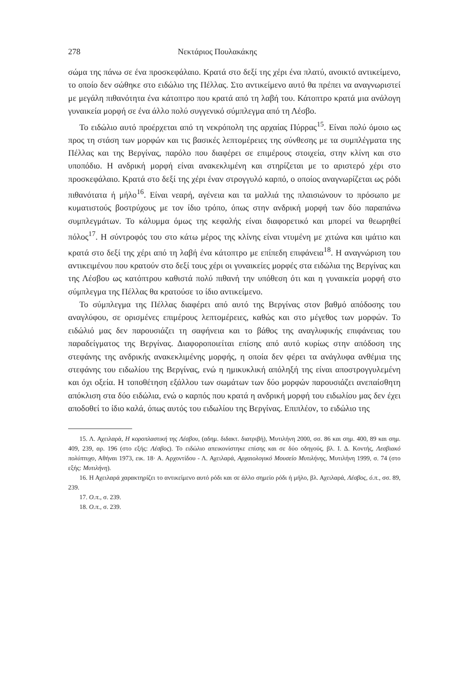278 Νεκτάριος Πουλακάκης
σώμα της πάνω σε ένα προσκεφάλαιο. Κρατά στο δεξί της χέρι ένα πλατύ, ανοικτό αντικείμενο, το οποίο δεν σώθηκε στο ειδώλιο της Πέλλας. Στο αντικείμενο αυτό θα πρέπει να αναγνωριστεί με μεγάλη πιθανότητα ένα κάτοπτρο που κρατά από τη λαβή του. Κάτοπτρο κρατά μια ανάλογη γυναικεία μορφή σε ένα άλλο πολύ συγγενικό σύμπλεγμα από τη Λέσβο.
Το ειδώλιο αυτό προέρχεται από τη νεκρόπολη της αρχαίας Πύρρας<sup>15</sup>. Είναι πολύ όμοιο ως προς τη στάση των μορφών και τις βασικές λεπτομέρειες της σύνθεσης με τα συμπλέγματα της Πέλλας και της Βεργίνας, παρόλο που διαφέρει σε επιμέρους στοιχεία, στην κλίνη και στο υποπόδιο. Η ανδρική μορφή είναι ανακεκλιμένη και στηρίζεται με το αριστερό χέρι στο προσκεφάλαιο. Κρατά στο δεξί της χέρι έναν στρογγυλό καρπό, ο οποίος αναγνωρίζεται ως ρόδι πιθανότατα ή μήλο<sup>16</sup>. Είναι νεαρή, αγένεια και τα μαλλιά της πλαισιώνουν το πρόσωπο με κυματιστούς βοστρύχους με τον ίδιο τρόπο, όπως στην ανδρική μορφή των δύο παραπάνω συμπλεγμάτων. Το κάλυμμα όμως της κεφαλής είναι διαφορετικό και μπορεί να θεωρηθεί πόλος<sup>17</sup>. Η σύντροφός του στο κάτω μέρος της κλίνης είναι ντυμένη με χιτώνα και ιμάτιο και κρατά στο δεξί της χέρι από τη λαβή ένα κάτοπτρο με επίπεδη επιφάνεια<sup>18</sup>. Η αναγνώριση του αντικειμένου που κρατούν στο δεξί τους χέρι οι γυναικείες μορφές στα ειδώλια της Βεργίνας και της Λέσβου ως κατόπτρου καθιστά πολύ πιθανή την υπόθεση ότι και η γυναικεία μορφή στο σύμπλεγμα της Πέλλας θα κρατούσε το ίδιο αντικείμενο.
Το σύμπλεγμα της Πέλλας διαφέρει από αυτό της Βεργίνας στον βαθμό απόδοσης του αναγλύφου, σε ορισμένες επιμέρους λεπτομέρειες, καθώς και στο μέγεθος των μορφών. Το ειδώλιό μας δεν παρουσιάζει τη σαφήνεια και το βάθος της αναγλυφικής επιφάνειας του παραδείγματος της Βεργίνας. Διαφοροποιείται επίσης από αυτό κυρίως στην απόδοση της στεφάνης της ανδρικής ανακεκλιμένης μορφής, η οποία δεν φέρει τα ανάγλυφα ανθέμια της στεφάνης του ειδωλίου της Βεργίνας, ενώ η ημικυκλική απόληξή της είναι αποστρογγυλεμένη και όχι οξεία. Η τοποθέτηση εξάλλου των σωμάτων των δύο μορφών παρουσιάζει ανεπαίσθητη απόκλιση στα δύο ειδώλια, ενώ ο καρπός που κρατά η ανδρική μορφή του ειδωλίου μας δεν έχει αποδοθεί το ίδιο καλά, όπως αυτός του ειδωλίου της Βεργίνας. Επιπλέον, το ειδώλιο της
15. Λ. Αχειλαρά, Η κοροπλαστική της Λέσβου, (αδημ. διδακτ. διατριβή), Μυτιλήνη 2000, σσ. 86 και σημ. 400, 89 και σημ. 409, 239, αρ. 196 (στο εξής: Λέσβος). Το ειδώλιο απεικονίστηκε επίσης και σε δύο οδηγούς, βλ. Ι. Δ. Κοντής, Λεσβιακό πολύπτυχο, Αθήναι 1973, εικ. 18· Α. Αρχοντίδου - Λ. Αχειλαρά, Αρχαιολογικό Μουσείο Μυτιλήνης, Μυτιλήνη 1999, σ. 74 (στο εξής: Μυτιλήνη).
16. Η Αχειλαρά χαρακτηρίζει το αντικείμενο αυτό ρόδι και σε άλλο σημείο ρόδι ή μήλο, βλ. Αχειλαρά, Λέσβος, ό.π., σσ. 89, 239.
17. Ο.π., σ. 239.
18. Ο.π., σ. 239.